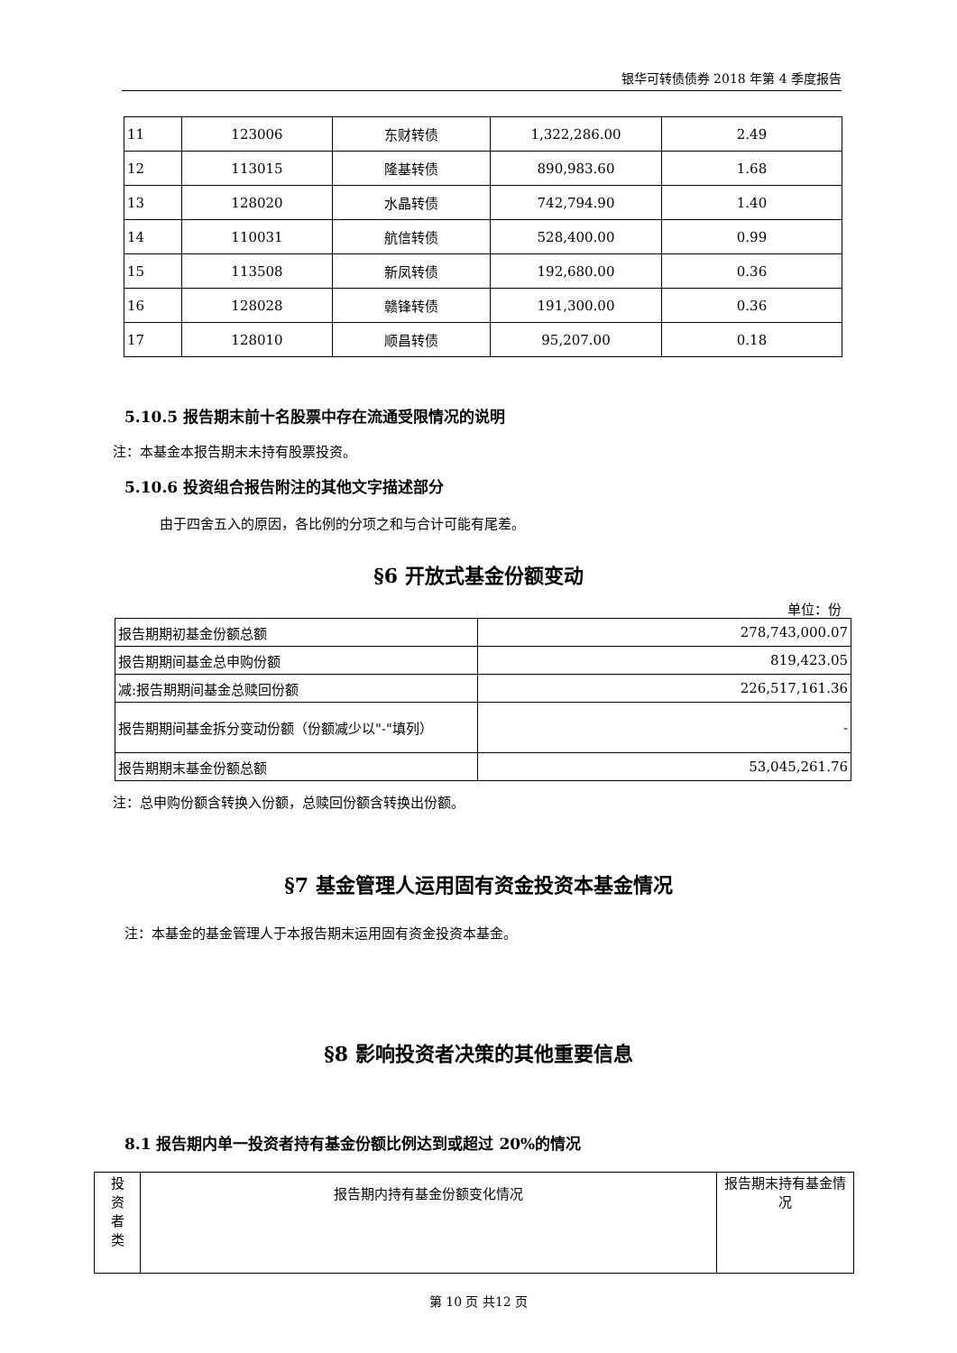银华可转债债券 2018 年第 4 季度报告
| 11 | 123006 | 东财转债 | 1,322,286.00 | 2.49 |
| 12 | 113015 | 隆基转债 | 890,983.60 | 1.68 |
| 13 | 128020 | 水晶转债 | 742,794.90 | 1.40 |
| 14 | 110031 | 航信转债 | 528,400.00 | 0.99 |
| 15 | 113508 | 新凤转债 | 192,680.00 | 0.36 |
| 16 | 128028 | 赣锋转债 | 191,300.00 | 0.36 |
| 17 | 128010 | 顺昌转债 | 95,207.00 | 0.18 |
5.10.5 报告期末前十名股票中存在流通受限情况的说明
注：本基金本报告期末未持有股票投资。
5.10.6 投资组合报告附注的其他文字描述部分
由于四舍五入的原因，各比例的分项之和与合计可能有尾差。
§6 开放式基金份额变动
单位：份
| 报告期期初基金份额总额 | 278,743,000.07 |
| 报告期期间基金总申购份额 | 819,423.05 |
| 减:报告期期间基金总赎回份额 | 226,517,161.36 |
| 报告期期间基金拆分变动份额（份额减少以"-"填列） | - |
| 报告期期末基金份额总额 | 53,045,261.76 |
注：总申购份额含转换入份额，总赎回份额含转换出份额。
§7 基金管理人运用固有资金投资本基金情况
注：本基金的基金管理人于本报告期末运用固有资金投资本基金。
§8 影响投资者决策的其他重要信息
8.1 报告期内单一投资者持有基金份额比例达到或超过 20%的情况
| 投 资 者 类 | 报告期内持有基金份额变化情况 | 报告期末持有基金情况 |
第 10 页 共12 页